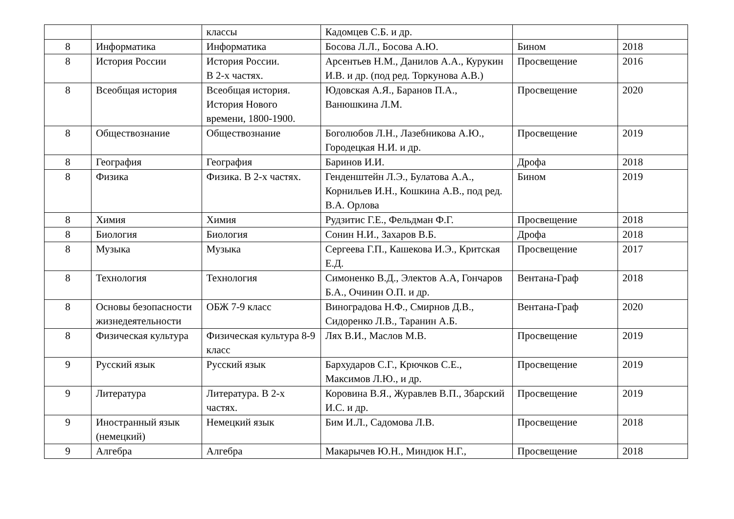| | | классы | Кадомцев С.Б. и др. | | |
| 8 | Информатика | Информатика | Босова Л.Л., Босова А.Ю. | Бином | 2018 |
| 8 | История России | История России. В 2-х частях. | Арсентьев Н.М., Данилов А.А., Курукин И.В. и др. (под ред. Торкунова А.В.) | Просвещение | 2016 |
| 8 | Всеобщая история | Всеобщая история. История Нового времени, 1800-1900. | Юдовская А.Я., Баранов П.А., Ванюшкина Л.М. | Просвещение | 2020 |
| 8 | Обществознание | Обществознание | Боголюбов Л.Н., Лазебникова А.Ю., Городецкая Н.И. и др. | Просвещение | 2019 |
| 8 | География | География | Баринов И.И. | Дрофа | 2018 |
| 8 | Физика | Физика. В 2-х частях. | Генденштейн Л.Э., Булатова А.А., Корнильев И.Н., Кошкина А.В., под ред. В.А. Орлова | Бином | 2019 |
| 8 | Химия | Химия | Рудзитис Г.Е., Фельдман Ф.Г. | Просвещение | 2018 |
| 8 | Биология | Биология | Сонин Н.И., Захаров В.Б. | Дрофа | 2018 |
| 8 | Музыка | Музыка | Сергеева Г.П., Кашекова И.Э., Критская Е.Д. | Просвещение | 2017 |
| 8 | Технология | Технология | Симоненко В.Д., Электов А.А, Гончаров Б.А., Очинин О.П. и др. | Вентана-Граф | 2018 |
| 8 | Основы безопасности жизнедеятельности | ОБЖ 7-9 класс | Виноградова Н.Ф., Смирнов Д.В., Сидоренко Л.В., Таранин А.Б. | Вентана-Граф | 2020 |
| 8 | Физическая культура | Физическая культура 8-9 класс | Лях В.И., Маслов М.В. | Просвещение | 2019 |
| 9 | Русский язык | Русский язык | Бархударов С.Г., Крючков С.Е., Максимов Л.Ю., и др. | Просвещение | 2019 |
| 9 | Литература | Литература. В 2-х частях. | Коровина В.Я., Журавлев В.П., Збарский И.С. и др. | Просвещение | 2019 |
| 9 | Иностранный язык (немецкий) | Немецкий язык | Бим И.Л., Садомова Л.В. | Просвещение | 2018 |
| 9 | Алгебра | Алгебра | Макарычев Ю.Н., Миндюк Н.Г., | Просвещение | 2018 |